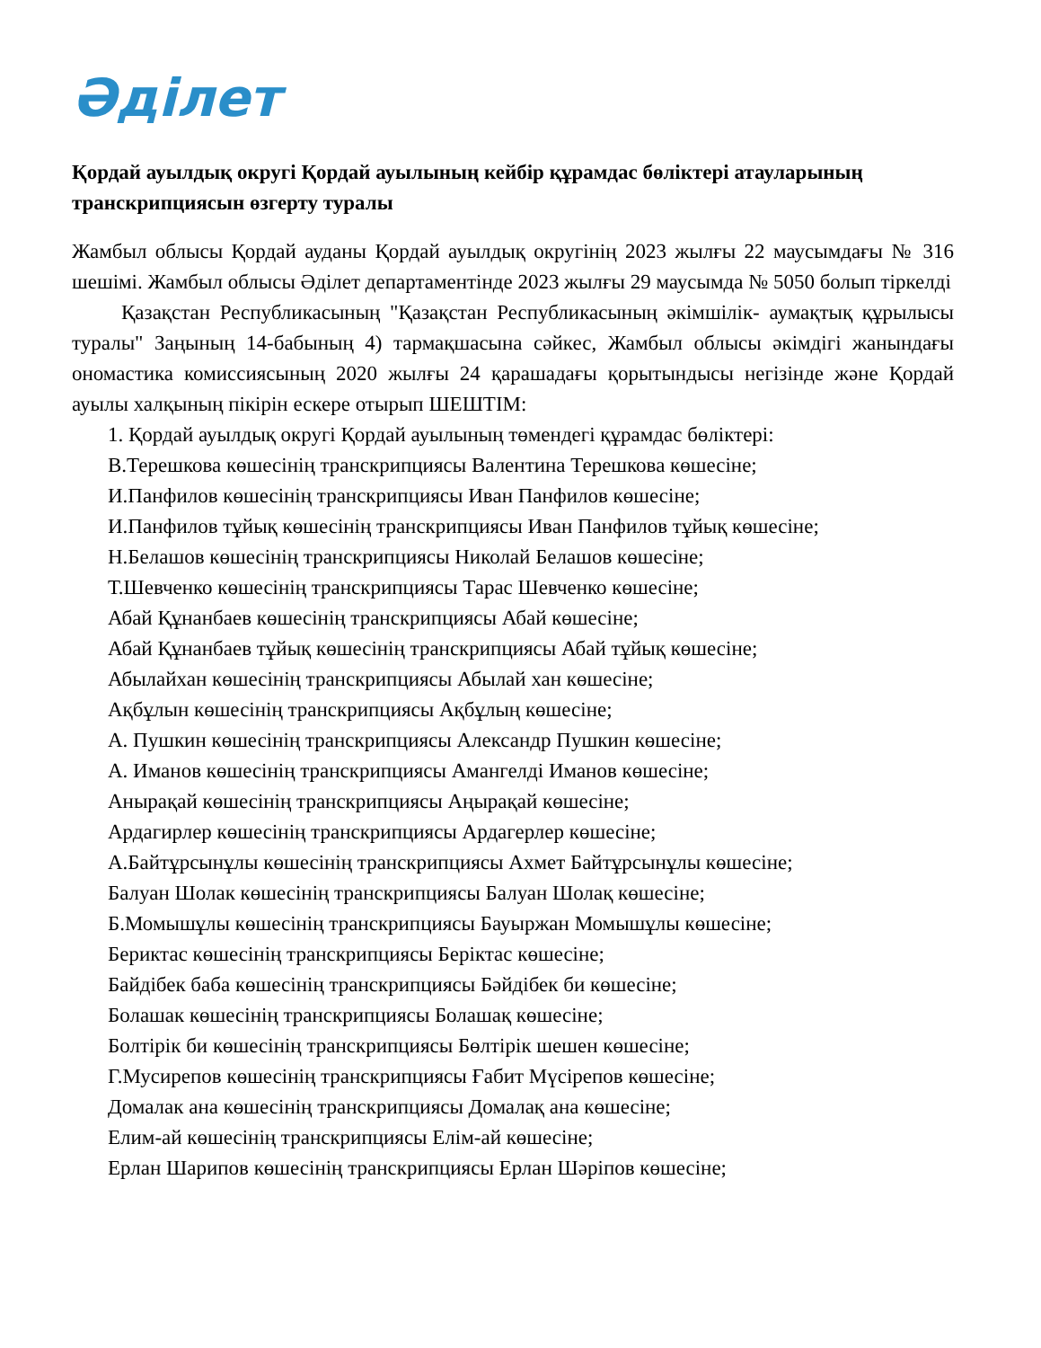Әділет
Қордай ауылдық округі Қордай ауылының кейбір құрамдас бөліктері атауларының транскрипциясын өзгерту туралы
Жамбыл облысы Қордай ауданы Қордай ауылдық округінің 2023 жылғы 22 маусымдағы № 316 шешімі. Жамбыл облысы Әділет департаментінде 2023 жылғы 29 маусымда № 5050 болып тіркелді
Қазақстан Республикасының "Қазақстан Республикасының әкімшілік- аумақтық құрылысы туралы" Заңының 14-бабының 4) тармақшасына сәйкес, Жамбыл облысы әкімдігі жанындағы ономастика комиссиясының 2020 жылғы 24 қарашадағы қорытындысы негізінде және Қордай ауылы халқының пікірін ескере отырып ШЕШТІМ:
1. Қордай ауылдық округі Қордай ауылының төмендегі құрамдас бөліктері:
В.Терешкова көшесінің транскрипциясы Валентина Терешкова көшесіне;
И.Панфилов көшесінің транскрипциясы Иван Панфилов көшесіне;
И.Панфилов тұйық көшесінің транскрипциясы Иван Панфилов тұйық көшесіне;
Н.Белашов көшесінің транскрипциясы Николай Белашов көшесіне;
Т.Шевченко көшесінің транскрипциясы Тарас Шевченко көшесіне;
Абай Құнанбаев көшесінің транскрипциясы Абай көшесіне;
Абай Құнанбаев тұйық көшесінің транскрипциясы Абай тұйық көшесіне;
Абылайхан көшесінің транскрипциясы Абылай хан көшесіне;
Ақбұлын көшесінің транскрипциясы Ақбұлың көшесіне;
А. Пушкин көшесінің транскрипциясы Александр Пушкин көшесіне;
А. Иманов көшесінің транскрипциясы Амангелді Иманов көшесіне;
Анырақай көшесінің транскрипциясы Аңырақай көшесіне;
Ардагирлер көшесінің транскрипциясы Ардагерлер көшесіне;
А.Байтұрсынұлы көшесінің транскрипциясы Ахмет Байтұрсынұлы көшесіне;
Балуан Шолак көшесінің транскрипциясы Балуан Шолақ көшесіне;
Б.Момышұлы көшесінің транскрипциясы Бауыржан Момышұлы көшесіне;
Бериктас көшесінің транскрипциясы Беріктас көшесіне;
Байдібек баба көшесінің транскрипциясы Бәйдібек би көшесіне;
Болашак көшесінің транскрипциясы Болашақ көшесіне;
Болтірік би көшесінің транскрипциясы Бөлтірік шешен көшесіне;
Г.Мусирепов көшесінің транскрипциясы Ғабит Мүсірепов көшесіне;
Домалак ана көшесінің транскрипциясы Домалақ ана көшесіне;
Елим-ай көшесінің транскрипциясы Елім-ай көшесіне;
Ерлан Шарипов көшесінің транскрипциясы Ерлан Шәріпов көшесіне;